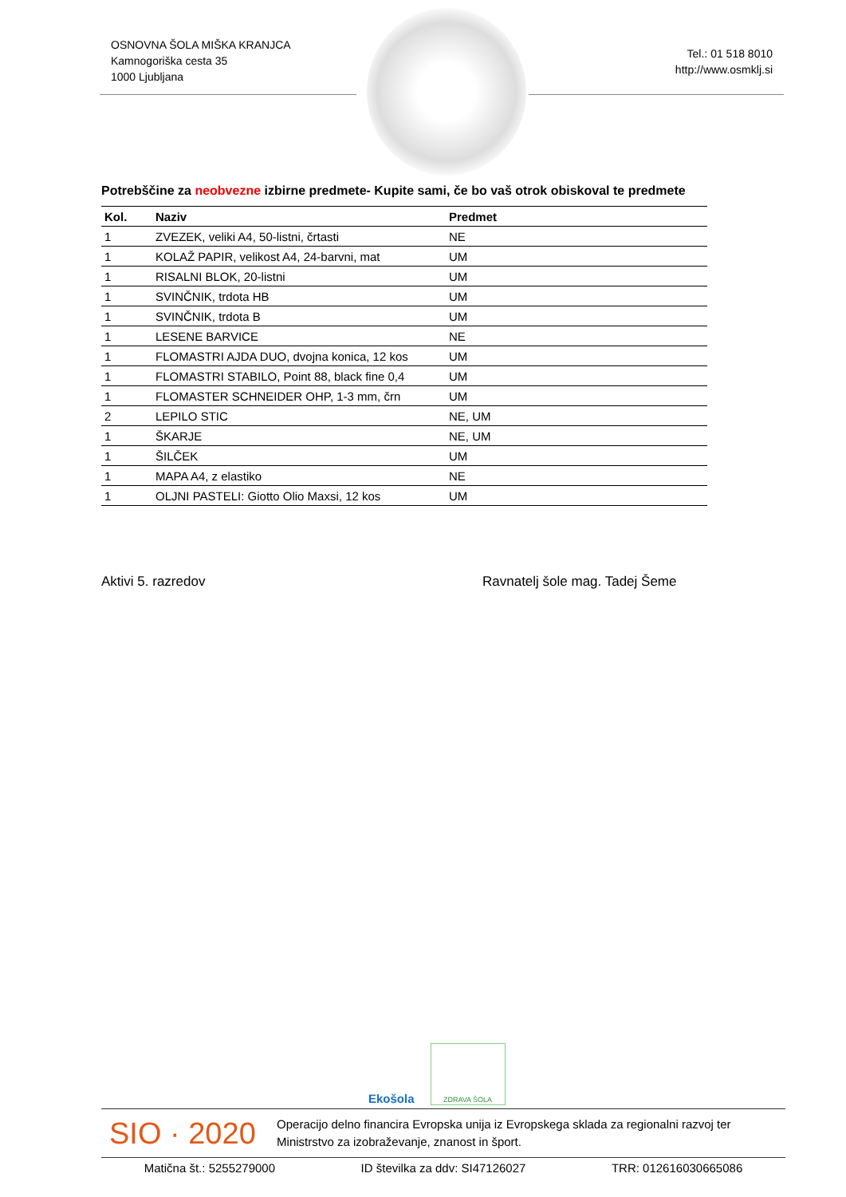OSNOVNA ŠOLA MIŠKA KRANJCA
Kamnogoriška cesta 35
1000 Ljubljana
Tel.: 01 518 8010
http://www.osmklj.si
Potrebščine za neobvezne izbirne predmete- Kupite sami, če bo vaš otrok obiskoval te predmete
| Kol. | Naziv | Predmet |
| --- | --- | --- |
| 1 | ZVEZEK, veliki A4, 50-listni, črtasti | NE |
| 1 | KOLAŽ PAPIR, velikost A4, 24-barvni, mat | UM |
| 1 | RISALNI BLOK, 20-listni | UM |
| 1 | SVINČNIK, trdota HB | UM |
| 1 | SVINČNIK, trdota B | UM |
| 1 | LESENE BARVICE | NE |
| 1 | FLOMASTRI AJDA DUO, dvojna konica, 12 kos | UM |
| 1 | FLOMASTRI STABILO, Point 88, black fine 0,4 | UM |
| 1 | FLOMASTER SCHNEIDER OHP, 1-3 mm, črn | UM |
| 2 | LEPILO STIC | NE, UM |
| 1 | ŠKARJE | NE, UM |
| 1 | ŠILČEK | UM |
| 1 | MAPA A4, z elastiko | NE |
| 1 | OLJNI PASTELI: Giotto Olio Maxsi, 12 kos | UM |
Aktivi 5. razredov Ravnatelj šole mag. Tadej Šeme
Ekošola
ZDRAVA ŠOLA
SIO · 2020
Operacijo delno financira Evropska unija iz Evropskega sklada za regionalni razvoj ter Ministrstvo za izobraževanje, znanost in šport.
Matična št.: 5255279000 ID številka za ddv: SI47126027 TRR: 012616030665086